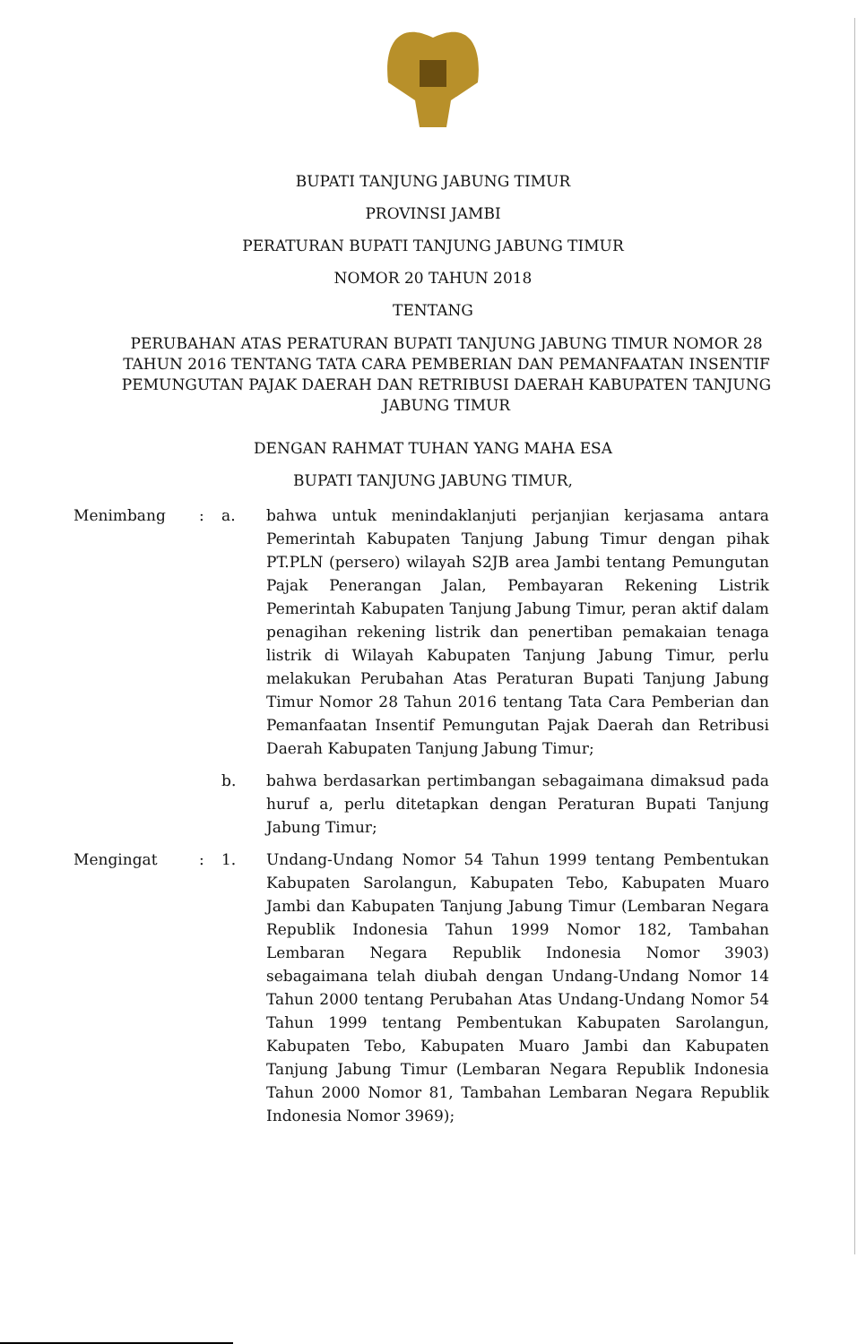BUPATI TANJUNG JABUNG TIMUR
PROVINSI JAMBI
PERATURAN BUPATI TANJUNG JABUNG TIMUR
NOMOR 20 TAHUN 2018
TENTANG
PERUBAHAN ATAS PERATURAN BUPATI TANJUNG JABUNG TIMUR NOMOR 28 TAHUN 2016 TENTANG TATA CARA PEMBERIAN DAN PEMANFAATAN INSENTIF PEMUNGUTAN PAJAK DAERAH DAN RETRIBUSI DAERAH KABUPATEN TANJUNG JABUNG TIMUR
DENGAN RAHMAT TUHAN YANG MAHA ESA
BUPATI TANJUNG JABUNG TIMUR,
| Menimbang | : | a. | bahwa untuk menindaklanjuti perjanjian kerjasama antara Pemerintah Kabupaten Tanjung Jabung Timur dengan pihak PT.PLN (persero) wilayah S2JB area Jambi tentang Pemungutan Pajak Penerangan Jalan, Pembayaran Rekening Listrik Pemerintah Kabupaten Tanjung Jabung Timur, peran aktif dalam penagihan rekening listrik dan penertiban pemakaian tenaga listrik di Wilayah Kabupaten Tanjung Jabung Timur, perlu melakukan Perubahan Atas Peraturan Bupati Tanjung Jabung Timur Nomor 28 Tahun 2016 tentang Tata Cara Pemberian dan Pemanfaatan Insentif Pemungutan Pajak Daerah dan Retribusi Daerah Kabupaten Tanjung Jabung Timur; |
| | | b. | bahwa berdasarkan pertimbangan sebagaimana dimaksud pada huruf a, perlu ditetapkan dengan Peraturan Bupati Tanjung Jabung Timur; |
| Mengingat | : | 1. | Undang-Undang Nomor 54 Tahun 1999 tentang Pembentukan Kabupaten Sarolangun, Kabupaten Tebo, Kabupaten Muaro Jambi dan Kabupaten Tanjung Jabung Timur (Lembaran Negara Republik Indonesia Tahun 1999 Nomor 182, Tambahan Lembaran Negara Republik Indonesia Nomor 3903) sebagaimana telah diubah dengan Undang-Undang Nomor 14 Tahun 2000 tentang Perubahan Atas Undang-Undang Nomor 54 Tahun 1999 tentang Pembentukan Kabupaten Sarolangun, Kabupaten Tebo, Kabupaten Muaro Jambi dan Kabupaten Tanjung Jabung Timur (Lembaran Negara Republik Indonesia Tahun 2000 Nomor 81, Tambahan Lembaran Negara Republik Indonesia Nomor 3969); |